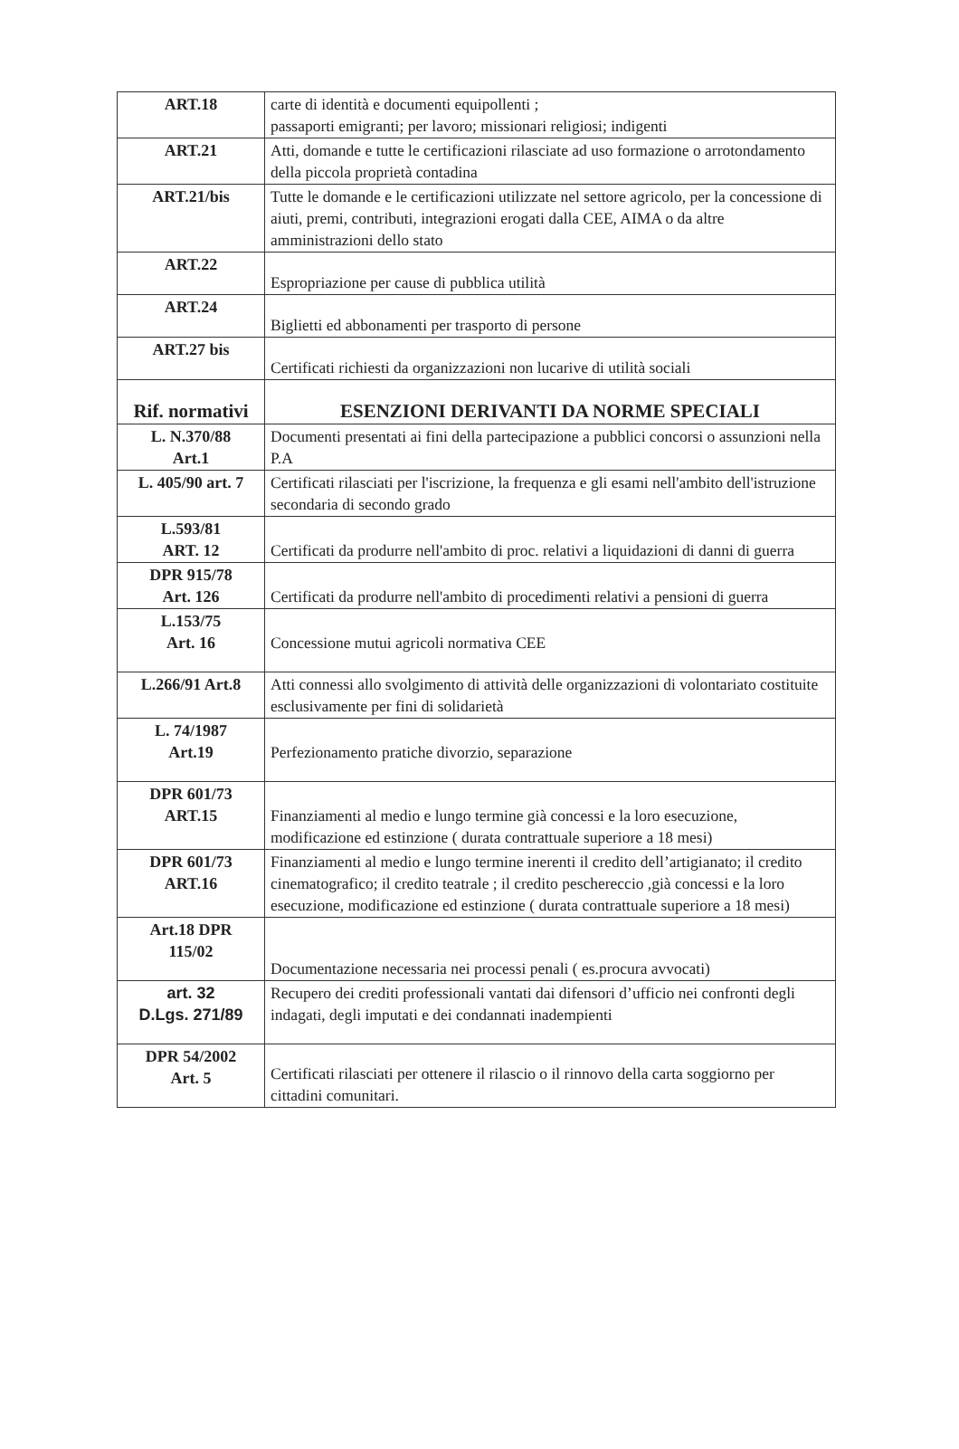| ART.18 | carte di identità e documenti equipollenti ; passaporti emigranti; per lavoro; missionari religiosi; indigenti |
| ART.21 | Atti, domande e tutte le certificazioni rilasciate ad uso formazione o arrotondamento della piccola proprietà contadina |
| ART.21/bis | Tutte le domande e le certificazioni utilizzate nel settore agricolo, per la concessione di aiuti, premi, contributi, integrazioni erogati dalla CEE, AIMA o da altre amministrazioni dello stato |
| ART.22 | Espropriazione per cause di pubblica utilità |
| ART.24 | Biglietti ed abbonamenti per trasporto di persone |
| ART.27 bis | Certificati richiesti da organizzazioni non lucarive di utilità sociali |
| Rif. normativi | ESENZIONI DERIVANTI DA NORME SPECIALI |
| L. N.370/88 Art.1 | Documenti presentati ai fini della partecipazione a pubblici concorsi o assunzioni nella P.A |
| L. 405/90 art. 7 | Certificati rilasciati per l'iscrizione, la frequenza e gli esami nell'ambito dell'istruzione secondaria di secondo grado |
| L.593/81 ART. 12 | Certificati da produrre nell'ambito di proc. relativi a liquidazioni di danni di guerra |
| DPR 915/78 Art. 126 | Certificati da produrre nell'ambito di procedimenti relativi a pensioni di guerra |
| L.153/75 Art. 16 | Concessione mutui agricoli normativa CEE |
| L.266/91 Art.8 | Atti connessi allo svolgimento di attività delle organizzazioni di volontariato costituite esclusivamente per fini di solidarietà |
| L. 74/1987 Art.19 | Perfezionamento pratiche divorzio, separazione |
| DPR 601/73 ART.15 | Finanziamenti al medio e lungo termine già concessi e la loro esecuzione, modificazione ed estinzione ( durata contrattuale superiore a 18 mesi) |
| DPR 601/73 ART.16 | Finanziamenti al medio e lungo termine inerenti il credito dell’artigianato; il credito cinematografico; il credito teatrale ; il credito peschereccio ,già concessi e la loro esecuzione, modificazione ed estinzione ( durata contrattuale superiore a 18 mesi) |
| Art.18 DPR 115/02 | Documentazione necessaria nei processi penali ( es.procura avvocati) |
| art. 32 D.Lgs. 271/89 | Recupero dei crediti professionali vantati dai difensori d’ufficio nei confronti degli indagati, degli imputati e dei condannati inadempienti |
| DPR 54/2002 Art. 5 | Certificati rilasciati per ottenere il rilascio o il rinnovo della carta soggiorno per cittadini comunitari. |